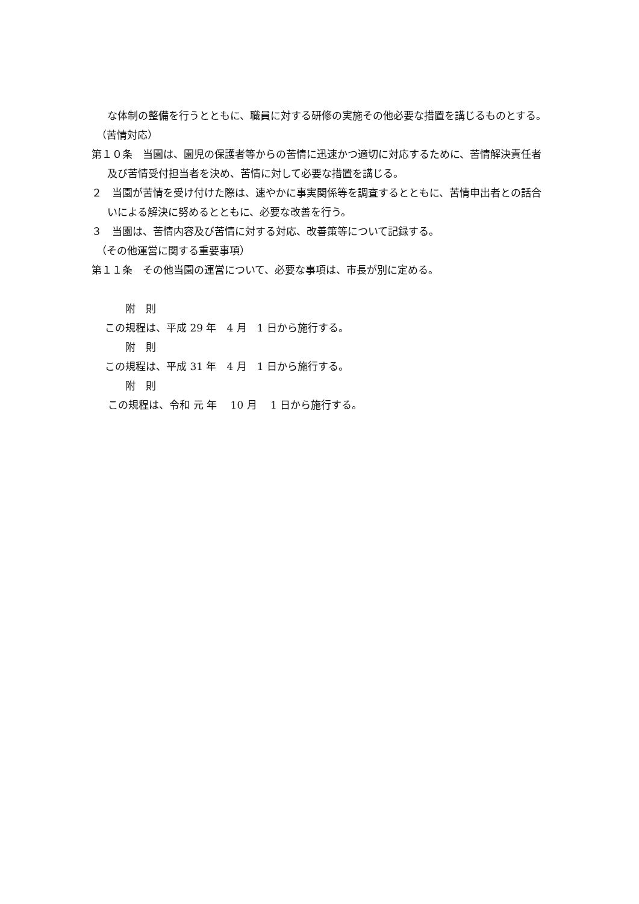な体制の整備を行うとともに、職員に対する研修の実施その他必要な措置を講じるものとする。
（苦情対応）
第１０条　当園は、園児の保護者等からの苦情に迅速かつ適切に対応するために、苦情解決責任者及び苦情受付担当者を決め、苦情に対して必要な措置を講じる。
２　当園が苦情を受け付けた際は、速やかに事実関係等を調査するとともに、苦情申出者との話合いによる解決に努めるとともに、必要な改善を行う。
３　当園は、苦情内容及び苦情に対する対応、改善策等について記録する。
（その他運営に関する重要事項）
第１１条　その他当園の運営について、必要な事項は、市長が別に定める。
附　則
この規程は、平成 29 年　4 月　1 日から施行する。
附　則
この規程は、平成 31 年　4 月　1 日から施行する。
附　則
この規程は、令和 元 年　 10 月　 1 日から施行する。